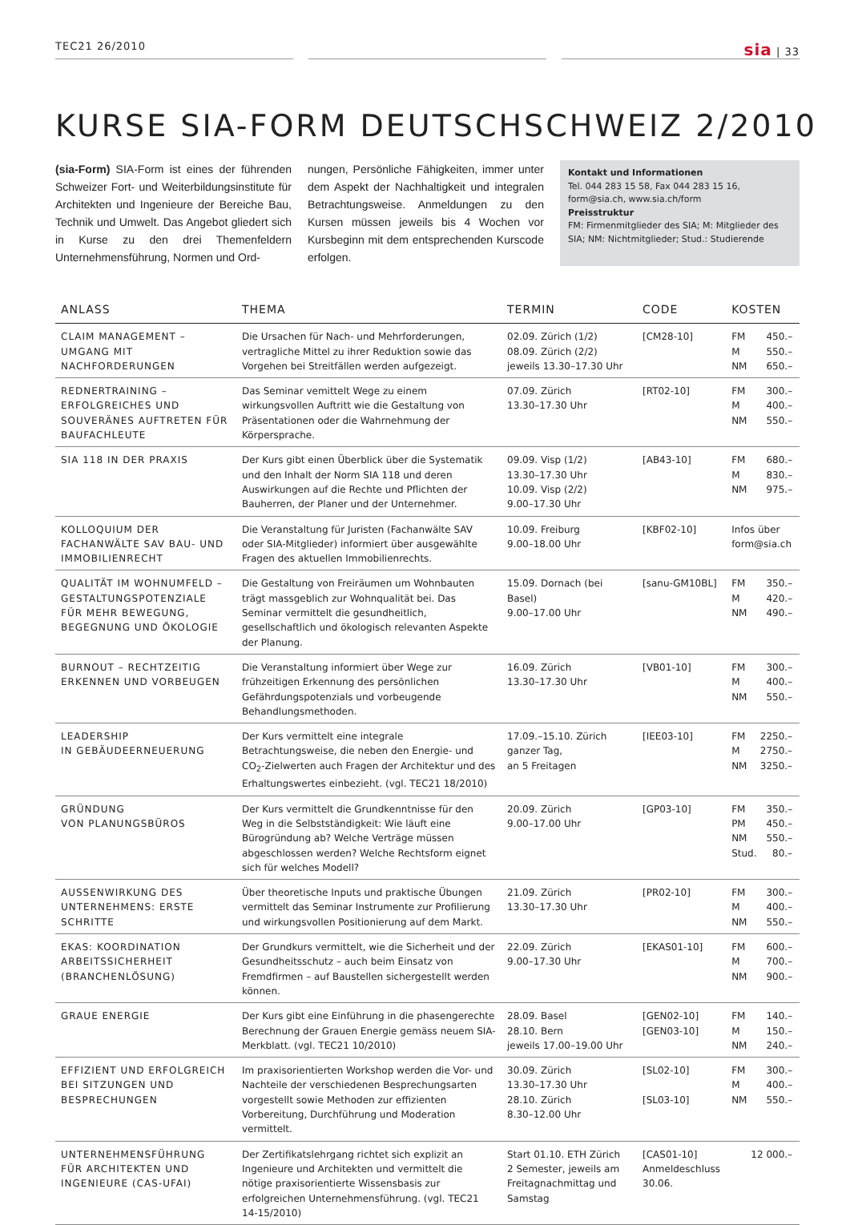TEC21 26/2010 sia | 33
KURSE SIA-FORM DEUTSCHSCHWEIZ 2/2010
(sia-Form) SIA-Form ist eines der führenden Schweizer Fort- und Weiterbildungsinstitute für Architekten und Ingenieure der Bereiche Bau, Technik und Umwelt. Das Angebot gliedert sich in Kurse zu den drei Themenfeldern Unternehmensführung, Normen und Ord-
nungen, Persönliche Fähigkeiten, immer unter dem Aspekt der Nachhaltigkeit und integralen Betrachtungsweise. Anmeldungen zu den Kursen müssen jeweils bis 4 Wochen vor Kursbeginn mit dem entsprechenden Kurscode erfolgen.
Kontakt und Informationen
Tel. 044 283 15 58, Fax 044 283 15 16, form@sia.ch, www.sia.ch/form
Preisstruktur
FM: Firmenmitglieder des SIA; M: Mitglieder des SIA; NM: Nichtmitglieder; Stud.: Studierende
| ANLASS | THEMA | TERMIN | CODE | KOSTEN |
| --- | --- | --- | --- | --- |
| CLAIM MANAGEMENT – UMGANG MIT NACHFORDERUNGEN | Die Ursachen für Nach- und Mehrforderungen, vertragliche Mittel zu ihrer Reduktion sowie das Vorgehen bei Streitfällen werden aufgezeigt. | 02.09. Zürich (1/2) 08.09. Zürich (2/2) jeweils 13.30–17.30 Uhr | [CM28-10] | FM 450.– M 550.– NM 650.– |
| REDNERTRAINING – ERFOLGREICHES UND SOUVERÄNES AUFTRETEN FÜR BAUFACHLEUTE | Das Seminar vemittelt Wege zu einem wirkungsvollen Auftritt wie die Gestaltung von Präsentationen oder die Wahrnehmung der Körpersprache. | 07.09. Zürich 13.30–17.30 Uhr | [RT02-10] | FM 300.– M 400.– NM 550.– |
| SIA 118 IN DER PRAXIS | Der Kurs gibt einen Überblick über die Systematik und den Inhalt der Norm SIA 118 und deren Auswirkungen auf die Rechte und Pflichten der Bauherren, der Planer und der Unternehmer. | 09.09. Visp (1/2) 13.30–17.30 Uhr 10.09. Visp (2/2) 9.00–17.30 Uhr | [AB43-10] | FM 680.– M 830.– NM 975.– |
| KOLLOQUIUM DER FACHANWÄLTE SAV BAU- UND IMMOBILIENRECHT | Die Veranstaltung für Juristen (Fachanwälte SAV oder SIA-Mitglieder) informiert über ausgewählte Fragen des aktuellen Immobilienrechts. | 10.09. Freiburg 9.00–18.00 Uhr | [KBF02-10] | Infos über form@sia.ch |
| QUALITÄT IM WOHNUMFELD – GESTALTUNGSPOTENZIALE FÜR MEHR BEWEGUNG, BEGEGNUNG UND ÖKOLOGIE | Die Gestaltung von Freiräumen um Wohnbauten trägt massgeblich zur Wohnqualität bei. Das Seminar vermittelt die gesundheitlich, gesellschaftlich und ökologisch relevanten Aspekte der Planung. | 15.09. Dornach (bei Basel) 9.00–17.00 Uhr | [sanu-GM10BL] | FM 350.– M 420.– NM 490.– |
| BURNOUT – RECHTZEITIG ERKENNEN UND VORBEUGEN | Die Veranstaltung informiert über Wege zur frühzeitigen Erkennung des persönlichen Gefährdungspotenzials und vorbeugende Behandlungsmethoden. | 16.09. Zürich 13.30–17.30 Uhr | [VB01-10] | FM 300.– M 400.– NM 550.– |
| LEADERSHIP IN GEBÄUDEERNEUERUNG | Der Kurs vermittelt eine integrale Betrachtungsweise, die neben den Energie- und CO<sub>2</sub>-Zielwerten auch Fragen der Architektur und des Erhaltungswertes einbezieht. (vgl. TEC21 18/2010) | 17.09.–15.10. Zürich ganzer Tag, an 5 Freitagen | [IEE03-10] | FM 2250.– M 2750.– NM 3250.– |
| GRÜNDUNG VON PLANUNGSBÜROS | Der Kurs vermittelt die Grundkenntnisse für den Weg in die Selbstständigkeit: Wie läuft eine Bürogründung ab? Welche Verträge müssen abgeschlossen werden? Welche Rechtsform eignet sich für welches Modell? | 20.09. Zürich 9.00–17.00 Uhr | [GP03-10] | FM 350.– PM 450.– NM 550.– Stud. 80.– |
| AUSSENWIRKUNG DES UNTERNEHMENS: ERSTE SCHRITTE | Über theoretische Inputs und praktische Übungen vermittelt das Seminar Instrumente zur Profilierung und wirkungsvollen Positionierung auf dem Markt. | 21.09. Zürich 13.30–17.30 Uhr | [PR02-10] | FM 300.– M 400.– NM 550.– |
| EKAS: KOORDINATION ARBEITSSICHERHEIT (BRANCHENLÖSUNG) | Der Grundkurs vermittelt, wie die Sicherheit und der Gesundheitsschutz – auch beim Einsatz von Fremdfirmen – auf Baustellen sichergestellt werden können. | 22.09. Zürich 9.00–17.30 Uhr | [EKAS01-10] | FM 600.– M 700.– NM 900.– |
| GRAUE ENERGIE | Der Kurs gibt eine Einführung in die phasengerechte Berechnung der Grauen Energie gemäss neuem SIA-Merkblatt. (vgl. TEC21 10/2010) | 28.09. Basel 28.10. Bern jeweils 17.00–19.00 Uhr | [GEN02-10] [GEN03-10] | FM 140.– M 150.– NM 240.– |
| EFFIZIENT UND ERFOLGREICH BEI SITZUNGEN UND BESPRECHUNGEN | Im praxisorientierten Workshop werden die Vor- und Nachteile der verschiedenen Besprechungsarten vorgestellt sowie Methoden zur effizienten Vorbereitung, Durchführung und Moderation vermittelt. | 30.09. Zürich 13.30–17.30 Uhr 28.10. Zürich 8.30–12.00 Uhr | [SL02-10] [SL03-10] | FM 300.– M 400.– NM 550.– |
| UNTERNEHMENSFÜHRUNG FÜR ARCHITEKTEN UND INGENIEURE (CAS-UFAI) | Der Zertifikatslehrgang richtet sich explizit an Ingenieure und Architekten und vermittelt die nötige praxisorientierte Wissensbasis zur erfolgreichen Unternehmensführung. (vgl. TEC21 14-15/2010) | Start 01.10. ETH Zürich 2 Semester, jeweils am Freitagnachmittag und Samstag | [CAS01-10] Anmeldeschluss 30.06. | 12 000.– |